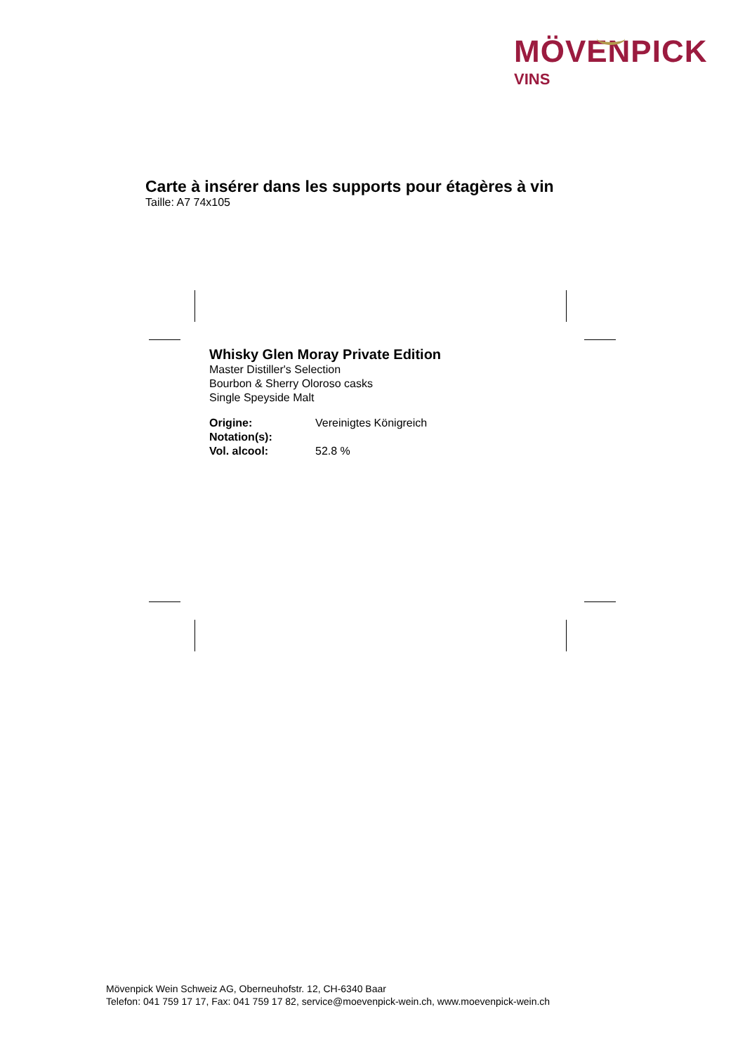MÖVENPICK
VINS
Carte à insérer dans les supports pour étagères à vin
Taille: A7 74x105
Whisky Glen Moray Private Edition
Master Distiller's Selection
Bourbon & Sherry Oloroso casks
Single Speyside Malt
Origine: Vereinigtes Königreich
Notation(s):
Vol. alcool: 52.8 %
Mövenpick Wein Schweiz AG, Oberneuhofstr. 12, CH-6340 Baar
Telefon: 041 759 17 17, Fax: 041 759 17 82, service@moevenpick-wein.ch, www.moevenpick-wein.ch